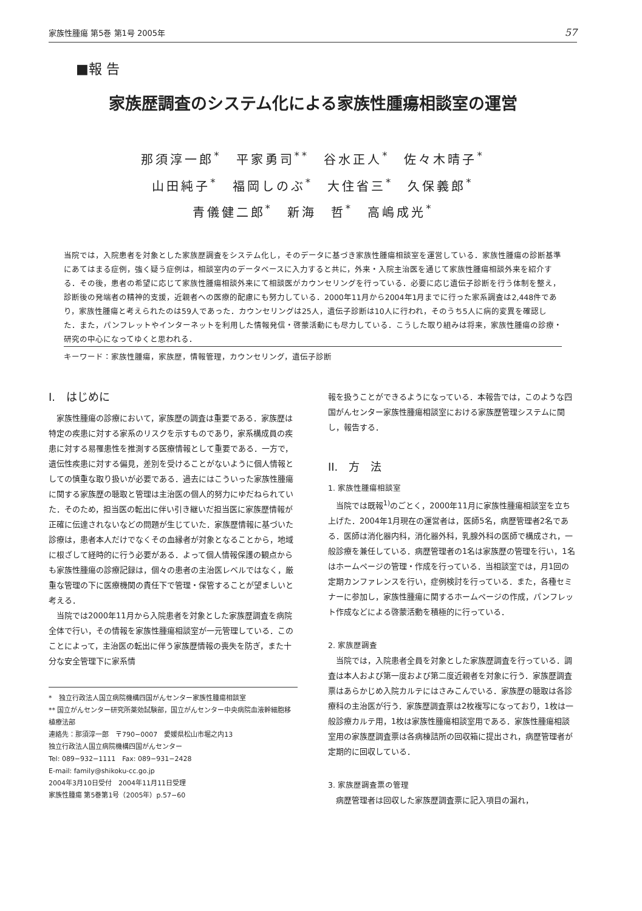家族性腫瘍 第5巻 第1号 2005年 57
■報 告
家族歴調査のシステム化による家族性腫瘍相談室の運営
那須淳一郎<sup>*</sup>　平家勇司<sup>**</sup>　谷水正人<sup>*</sup>　佐々木晴子<sup>*</sup>
山田純子<sup>*</sup>　福岡しのぶ<sup>*</sup>　大住省三<sup>*</sup>　久保義郎<sup>*</sup>
青儀健二郎<sup>*</sup>　新海　哲<sup>*</sup>　高嶋成光<sup>*</sup>
当院では，入院患者を対象とした家族歴調査をシステム化し，そのデータに基づき家族性腫瘍相談室を運営している．家族性腫瘍の診断基準にあてはまる症例，強く疑う症例は，相談室内のデータベースに入力すると共に，外来・入院主治医を通じて家族性腫瘍相談外来を紹介する．その後，患者の希望に応じて家族性腫瘍相談外来にて相談医がカウンセリングを行っている．必要に応じ遺伝子診断を行う体制を整え，診断後の発端者の精神的支援，近親者への医療的配慮にも努力している．2000年11月から2004年1月までに行った家系調査は2,448件であり，家族性腫瘍と考えられたのは59人であった．カウンセリングは25人，遺伝子診断は10人に行われ，そのうち5人に病的変異を確認した．また，パンフレットやインターネットを利用した情報発信・啓蒙活動にも尽力している．こうした取り組みは将来，家族性腫瘍の診療・研究の中心になってゆくと思われる．
キーワード：家族性腫瘍，家族歴，情報管理，カウンセリング，遺伝子診断
I.　はじめに
家族性腫瘍の診療において，家族歴の調査は重要である．家族歴は特定の疾患に対する家系のリスクを示すものであり，家系構成員の疾患に対する易罹患性を推測する医療情報として重要である．一方で，遺伝性疾患に対する偏見，差別を受けることがないように個人情報としての慎重な取り扱いが必要である．過去にはこういった家族性腫瘍に関する家族歴の聴取と管理は主治医の個人的努力にゆだねられていた．そのため，担当医の転出に伴い引き継いだ担当医に家族歴情報が正確に伝達されないなどの問題が生じていた．家族歴情報に基づいた診療は，患者本人だけでなくその血縁者が対象となることから，地域に根ざして経時的に行う必要がある．よって個人情報保護の観点からも家族性腫瘍の診療記録は，個々の患者の主治医レベルではなく，厳重な管理の下に医療機関の責任下で管理・保管することが望ましいと考える．
当院では2000年11月から入院患者を対象とした家族歴調査を病院全体で行い，その情報を家族性腫瘍相談室が一元管理している．このことによって，主治医の転出に伴う家族歴情報の喪失を防ぎ，また十分な安全管理下に家系情
*　独立行政法人国立病院機構四国がんセンター家族性腫瘍相談室
** 国立がんセンター研究所薬効試験部，国立がんセンター中央病院血液幹細胞移植療法部
連絡先：那須淳一郎　〒790−0007　愛媛県松山市堀之内13
独立行政法人国立病院機構四国がんセンター
Tel: 089−932−1111　Fax: 089−931−2428
E-mail: family@shikoku-cc.go.jp
2004年3月10日受付　2004年11月11日受理
家族性腫瘍 第5巻第1号（2005年）p.57−60
報を扱うことができるようになっている．本報告では，このような四国がんセンター家族性腫瘍相談室における家族歴管理システムに関し，報告する．
II.　方　法
1. 家族性腫瘍相談室
当院では既報<sup>1)</sup>のごとく，2000年11月に家族性腫瘍相談室を立ち上げた．2004年1月現在の運営者は，医師5名，病歴管理者2名である．医師は消化器内科，消化器外科，乳腺外科の医師で構成され，一般診療を兼任している．病歴管理者の1名は家族歴の管理を行い，1名はホームページの管理・作成を行っている．当相談室では，月1回の定期カンファレンスを行い，症例検討を行っている．また，各種セミナーに参加し，家族性腫瘍に関するホームページの作成，パンフレット作成などによる啓蒙活動を積極的に行っている．
2. 家族歴調査
当院では，入院患者全員を対象とした家族歴調査を行っている．調査は本人および第一度および第二度近親者を対象に行う．家族歴調査票はあらかじめ入院カルテにはさみこんでいる．家族歴の聴取は各診療科の主治医が行う．家族歴調査票は2枚複写になっており，1枚は一般診療カルテ用，1枚は家族性腫瘍相談室用である．家族性腫瘍相談室用の家族歴調査票は各病棟詰所の回収箱に提出され，病歴管理者が定期的に回収している．
3. 家族歴調査票の管理
病歴管理者は回収した家族歴調査票に記入項目の漏れ，